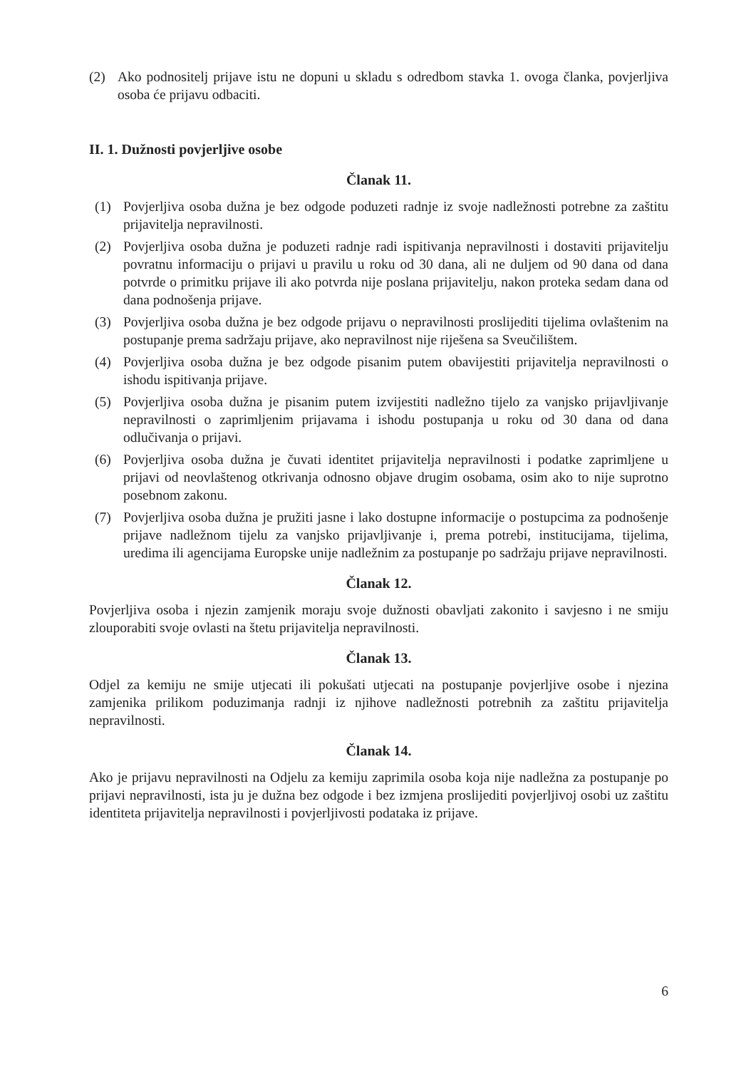(2) Ako podnositelj prijave istu ne dopuni u skladu s odredbom stavka 1. ovoga članka, povjerljiva osoba će prijavu odbaciti.
II. 1. Dužnosti povjerljive osobe
Članak 11.
(1) Povjerljiva osoba dužna je bez odgode poduzeti radnje iz svoje nadležnosti potrebne za zaštitu prijavitelja nepravilnosti.
(2) Povjerljiva osoba dužna je poduzeti radnje radi ispitivanja nepravilnosti i dostaviti prijavitelju povratnu informaciju o prijavi u pravilu u roku od 30 dana, ali ne duljem od 90 dana od dana potvrde o primitku prijave ili ako potvrda nije poslana prijavitelju, nakon proteka sedam dana od dana podnošenja prijave.
(3) Povjerljiva osoba dužna je bez odgode prijavu o nepravilnosti proslijediti tijelima ovlaštenim na postupanje prema sadržaju prijave, ako nepravilnost nije riješena sa Sveučilištem.
(4) Povjerljiva osoba dužna je bez odgode pisanim putem obavijestiti prijavitelja nepravilnosti o ishodu ispitivanja prijave.
(5) Povjerljiva osoba dužna je pisanim putem izvijestiti nadležno tijelo za vanjsko prijavljivanje nepravilnosti o zaprimljenim prijavama i ishodu postupanja u roku od 30 dana od dana odlučivanja o prijavi.
(6) Povjerljiva osoba dužna je čuvati identitet prijavitelja nepravilnosti i podatke zaprimljene u prijavi od neovlaštenog otkrivanja odnosno objave drugim osobama, osim ako to nije suprotno posebnom zakonu.
(7) Povjerljiva osoba dužna je pružiti jasne i lako dostupne informacije o postupcima za podnošenje prijave nadležnom tijelu za vanjsko prijavljivanje i, prema potrebi, institucijama, tijelima, uredima ili agencijama Europske unije nadležnim za postupanje po sadržaju prijave nepravilnosti.
Članak 12.
Povjerljiva osoba i njezin zamjenik moraju svoje dužnosti obavljati zakonito i savjesno i ne smiju zlouporabiti svoje ovlasti na štetu prijavitelja nepravilnosti.
Članak 13.
Odjel za kemiju ne smije utjecati ili pokušati utjecati na postupanje povjerljive osobe i njezina zamjenika prilikom poduzimanja radnji iz njihove nadležnosti potrebnih za zaštitu prijavitelja nepravilnosti.
Članak 14.
Ako je prijavu nepravilnosti na Odjelu za kemiju zaprimila osoba koja nije nadležna za postupanje po prijavi nepravilnosti, ista ju je dužna bez odgode i bez izmjena proslijediti povjerljivoj osobi uz zaštitu identiteta prijavitelja nepravilnosti i povjerljivosti podataka iz prijave.
6